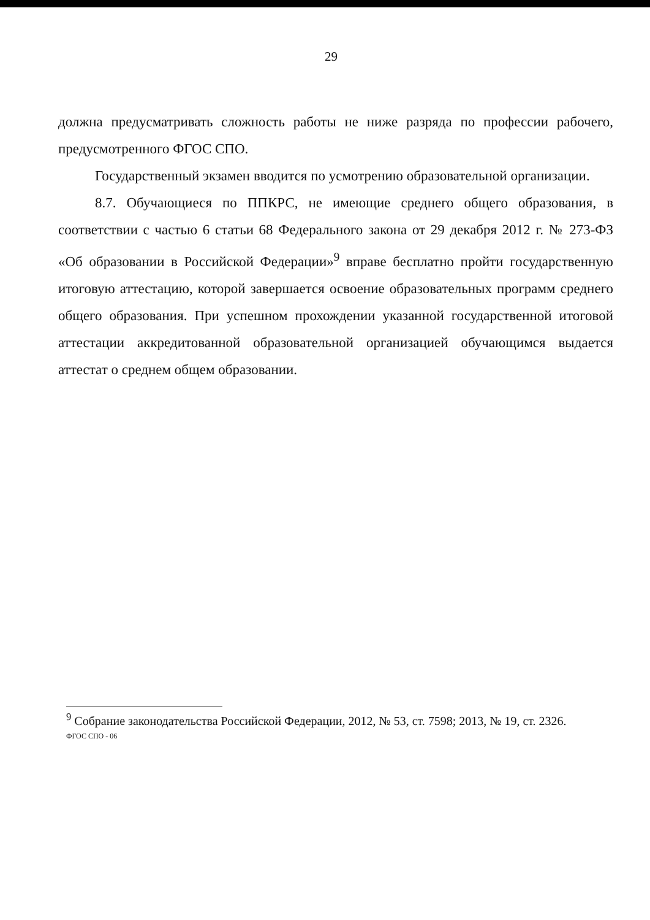29
должна предусматривать сложность работы не ниже разряда по профессии рабочего, предусмотренного ФГОС СПО.
Государственный экзамен вводится по усмотрению образовательной организации.
8.7. Обучающиеся по ППКРС, не имеющие среднего общего образования, в соответствии с частью 6 статьи 68 Федерального закона от 29 декабря 2012 г. № 273-ФЗ «Об образовании в Российской Федерации»<sup>9</sup> вправе бесплатно пройти государственную итоговую аттестацию, которой завершается освоение образовательных программ среднего общего образования. При успешном прохождении указанной государственной итоговой аттестации аккредитованной образовательной организацией обучающимся выдается аттестат о среднем общем образовании.
<sup>9</sup> Собрание законодательства Российской Федерации, 2012, № 53, ст. 7598; 2013, № 19, ст. 2326.
ФГОС СПО - 06